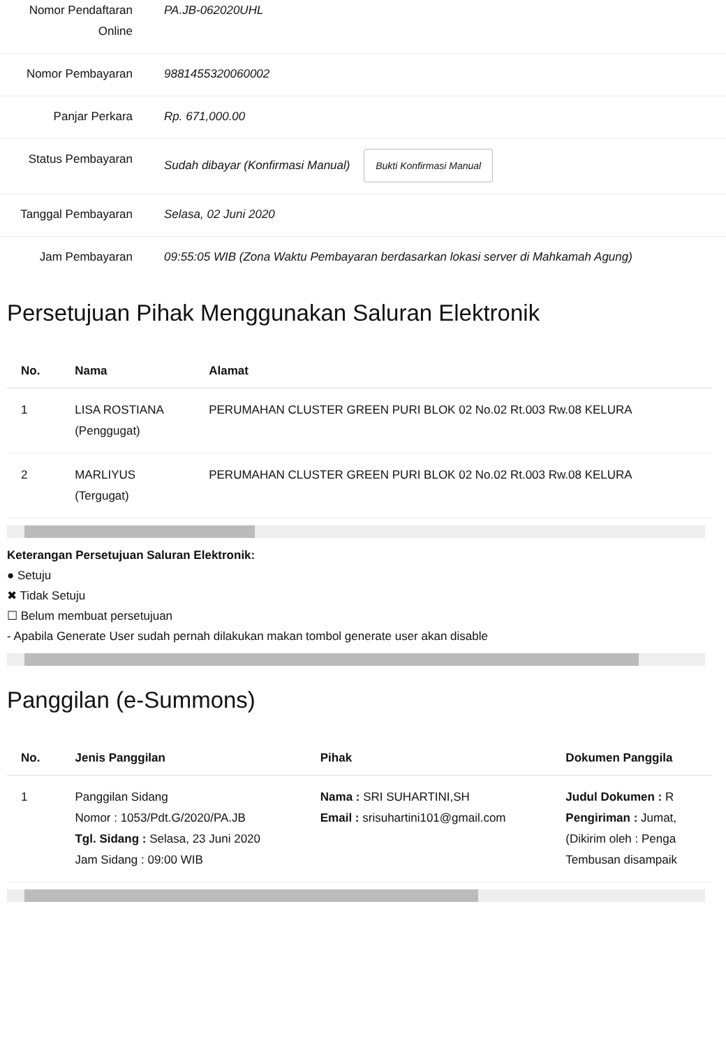Nomor Pendaftaran Online
PA.JB-062020UHL
Nomor Pembayaran 9881455320060002
Panjar Perkara Rp. 671,000.00
Status Pembayaran Sudah dibayar (Konfirmasi Manual) Bukti Konfirmasi Manual
Tanggal Pembayaran Selasa, 02 Juni 2020
Jam Pembayaran 09:55:05 WIB (Zona Waktu Pembayaran berdasarkan lokasi server di Mahkamah Agung)
Persetujuan Pihak Menggunakan Saluran Elektronik
| No. | Nama | Alamat |
| --- | --- | --- |
| 1 | LISA ROSTIANA (Penggugat) | PERUMAHAN CLUSTER GREEN PURI BLOK 02 No.02 Rt.003 Rw.08 KELURA |
| 2 | MARLIYUS (Tergugat) | PERUMAHAN CLUSTER GREEN PURI BLOK 02 No.02 Rt.003 Rw.08 KELURA |
Keterangan Persetujuan Saluran Elektronik:
● Setuju
✖ Tidak Setuju
☐ Belum membuat persetujuan
- Apabila Generate User sudah pernah dilakukan makan tombol generate user akan disable
Panggilan (e-Summons)
| No. | Jenis Panggilan | Pihak | Dokumen Panggila |
| --- | --- | --- | --- |
| 1 | Panggilan Sidang Nomor : 1053/Pdt.G/2020/PA.JB Tgl. Sidang : Selasa, 23 Juni 2020 Jam Sidang : 09:00 WIB | Nama : SRI SUHARTINI,SH Email : srisuhartini101@gmail.com | Judul Dokumen : R Pengiriman : Jumat, (Dikirim oleh : Penga Tembusan disampaik |